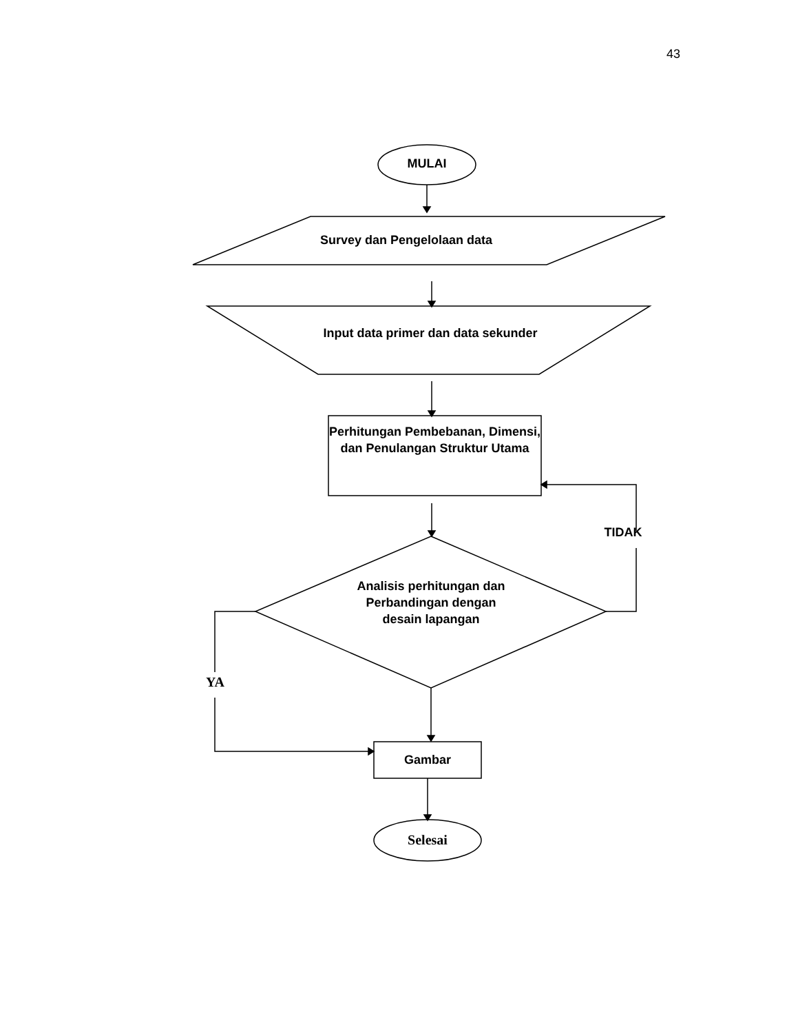43
MULAI
Survey dan Pengelolaan data
Input data primer dan data sekunder
Perhitungan Pembebanan, Dimensi, dan Penulangan Struktur Utama
TIDAK
Analisis perhitungan dan Perbandingan dengan desain lapangan
YA
Gambar
Selesai